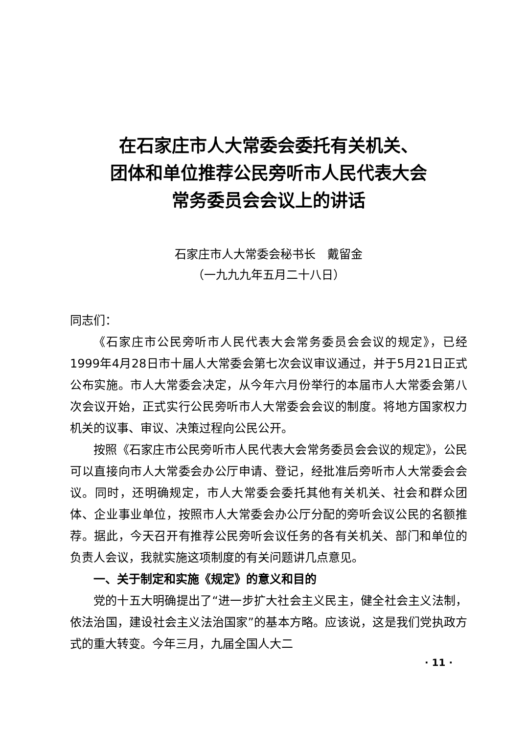在石家庄市人大常委会委托有关机关、
团体和单位推荐公民旁听市人民代表大会
常务委员会会议上的讲话
石家庄市人大常委会秘书长　戴留金
（一九九九年五月二十八日）
同志们：
《石家庄市公民旁听市人民代表大会常务委员会会议的规定》，已经1999年4月28日市十届人大常委会第七次会议审议通过，并于5月21日正式公布实施。市人大常委会决定，从今年六月份举行的本届市人大常委会第八次会议开始，正式实行公民旁听市人大常委会会议的制度。将地方国家权力机关的议事、审议、决策过程向公民公开。
按照《石家庄市公民旁听市人民代表大会常务委员会会议的规定》，公民可以直接向市人大常委会办公厅申请、登记，经批准后旁听市人大常委会会议。同时，还明确规定，市人大常委会委托其他有关机关、社会和群众团体、企业事业单位，按照市人大常委会办公厅分配的旁听会议公民的名额推荐。据此，今天召开有推荐公民旁听会议任务的各有关机关、部门和单位的负责人会议，我就实施这项制度的有关问题讲几点意见。
一、关于制定和实施《规定》的意义和目的
党的十五大明确提出了“进一步扩大社会主义民主，健全社会主义法制，依法治国，建设社会主义法治国家”的基本方略。应该说，这是我们党执政方式的重大转变。今年三月，九届全国人大二
· 11 ·